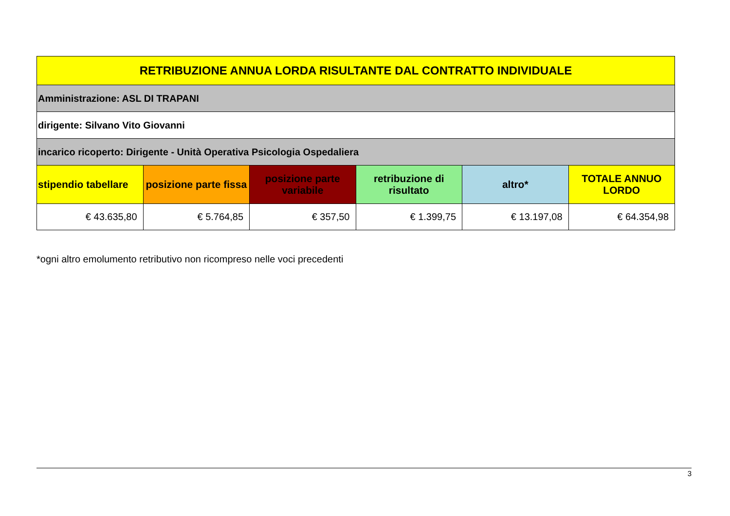| RETRIBUZIONE ANNUA LORDA RISULTANTE DAL CONTRATTO INDIVIDUALE | | | | | |
| --- | --- | --- | --- | --- | --- |
| Amministrazione: ASL DI TRAPANI | | | | | |
| dirigente: Silvano Vito Giovanni | | | | | |
| incarico ricoperto: Dirigente - Unità Operativa Psicologia Ospedaliera | | | | | |
| stipendio tabellare | posizione parte fissa | posizione parte variabile | retribuzione di risultato | altro* | TOTALE ANNUO LORDO |
| € 43.635,80 | € 5.764,85 | € 357,50 | € 1.399,75 | € 13.197,08 | € 64.354,98 |
*ogni altro emolumento retributivo non ricompreso nelle voci precedenti
3